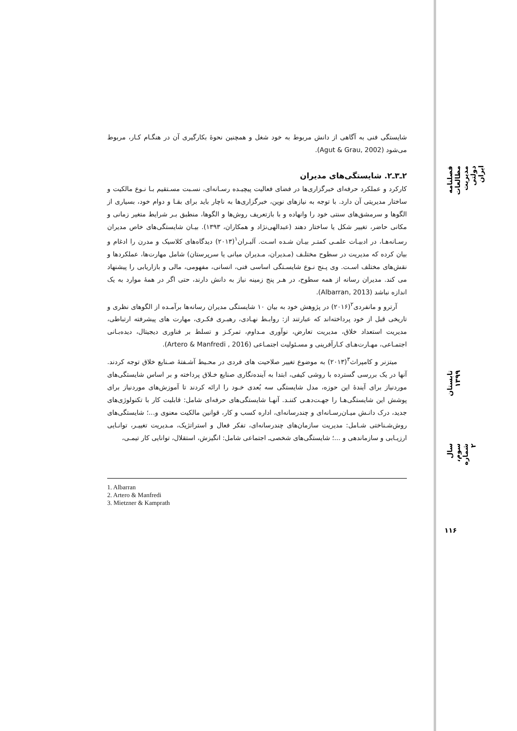شایستگی فنی به آگاهی از دانش مربوط به خود شغل و همچنین نحوهٔ بکارگیری آن در هنگـام کـار، مربوط می‌شود (Agut & Grau, 2002).
۲ـ۳ـ۲. شایستگی‌های مدیران
کارکرد و عملکرد حرفه‌ای خبرگزاری‌ها در فضای فعالیت پیچیـده رسـانه‌ای، نسـبت مسـتقیم بـا نـوع مالکیت و ساختار مدیریتی آن دارد. با توجه به نیازهای نوین، خبرگزاری‌ها به ناچار باید برای بقـا و دوام خود، بسیاری از الگوها و سرمشق‌های سنتی خود را وانهاده و با بازتعریف روش‌ها و الگوها، منطبق بـر شرایط متغیر زمانی و مکانی حاضر، تغییر شکل یا ساختار دهند (عبدالهی‌نژاد و همکاران، ۱۳۹۳). بیـان شایستگی‌های خاص مدیران رسـانه‌هـا، در ادبیـات علمـی کمتـر بیـان شـده اسـت. آلبـران<sup>۱</sup>(۲۰۱۳) دیدگاه‌های کلاسیک و مدرن را ادغام و بیان کرده که مدیریت در سطوح مختلـف (مـدیران، مـدیران میانی یا سرپرستان) شامل مهارت‌ها، عملکردها و نقش‌های مختلف اسـت. وی پـنج نـوع شایسـتگی اساسی فنی، انسانی، مفهومی، مالی و بازاریابی را پیشنهاد می کند. مدیران رسانه از همه سطوح، در هـر پنج زمینه نیاز به دانش دارند، حتی اگر در همهٔ موارد به یک اندازه نباشد (Albarran, 2013).
آرترو و مانفردی<sup>۲</sup>(۲۰۱۶) در پژوهش خود به بیان ۱۰ شایستگی مدیران رسانه‌ها برآمـده از الگوهای نظری و تاریخی قبل از خود پرداخته‌اند که عبارتند از: روابـط نهـادی، رهبـری فکـری، مهارت های پیشرفته ارتباطی، مدیریت استعداد خلاق، مدیریت تعارض، نوآوری مـداوم، تمرکـز و تسلط بر فناوری دیجیتال، دیده‌بـانی اجتمـاعی، مهـارت‌هـای کـارآفرینی و مسـئولیت اجتمـاعی (Artero & Manfredi , 2016).
میتزنر و کامپراث<sup>۳</sup>(۲۰۱۳) به موضوع تغییر صلاحیت های فردی در محـیط آشـفتهٔ صـنایع خلاق توجه کردند. آنها در یک بررسی گسترده با روشی کیفی، ابتدا به آینده‌نگاری صنایع خـلاق پرداخته و بر اساس شایستگی‌های موردنیاز برای آیندهٔ این حوزه، مدل شایستگی سه بُعدی خـود را ارائه کردند تا آموزش‌های موردنیاز برای پوشش این شایستگی‌هـا را جهـت‌دهـی کننـد. آنهـا شایستگی‌های حرفه‌ای شامل: قابلیت کار با تکنولوژی‌های جدید، درک دانـش میـان‌رسـانه‌ای و چندرسانه‌ای، اداره کسب و کار، قوانین مالکیت معنوی و...؛ شایستگی‌های روش‌شـناختی شـامل: مدیریت سازمان‌های چندرسانه‌ای، تفکر فعال و استراتژیک، مـدیریت تغییـر، توانـایی ارزیـابی و سازماندهی و ...؛ شایستگی‌های شخصی‌ـ اجتماعی شامل: انگیزش، استقلال، توانایی کار تیمـی،
1. Albarran
2. Artero & Manfredi
3. Mietzner & Kamprath
فصلنامه مطالعات مدیریت دولتی ایران
تابستان ۱۳۹۹
سال سوم، شماره ۲
۱۱۶